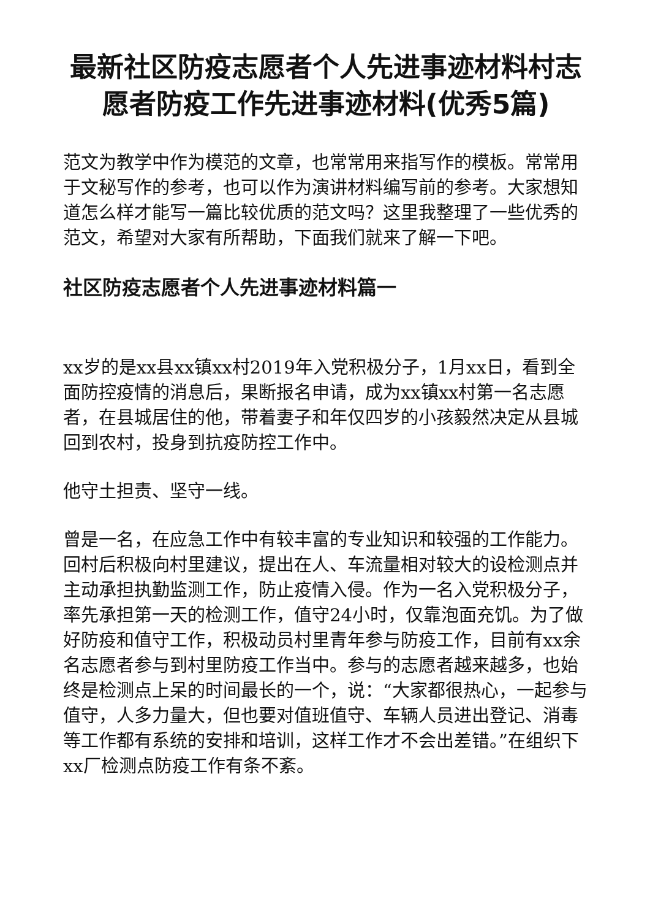最新社区防疫志愿者个人先进事迹材料村志愿者防疫工作先进事迹材料(优秀5篇)
范文为教学中作为模范的文章，也常常用来指写作的模板。常常用于文秘写作的参考，也可以作为演讲材料编写前的参考。大家想知道怎么样才能写一篇比较优质的范文吗？这里我整理了一些优秀的范文，希望对大家有所帮助，下面我们就来了解一下吧。
社区防疫志愿者个人先进事迹材料篇一
xx岁的是xx县xx镇xx村2019年入党积极分子，1月xx日，看到全面防控疫情的消息后，果断报名申请，成为xx镇xx村第一名志愿者，在县城居住的他，带着妻子和年仅四岁的小孩毅然决定从县城回到农村，投身到抗疫防控工作中。
他守土担责、坚守一线。
曾是一名，在应急工作中有较丰富的专业知识和较强的工作能力。回村后积极向村里建议，提出在人、车流量相对较大的设检测点并主动承担执勤监测工作，防止疫情入侵。作为一名入党积极分子，率先承担第一天的检测工作，值守24小时，仅靠泡面充饥。为了做好防疫和值守工作，积极动员村里青年参与防疫工作，目前有xx余名志愿者参与到村里防疫工作当中。参与的志愿者越来越多，也始终是检测点上呆的时间最长的一个，说：“大家都很热心，一起参与值守，人多力量大，但也要对值班值守、车辆人员进出登记、消毒等工作都有系统的安排和培训，这样工作才不会出差错。”在组织下xx厂检测点防疫工作有条不紊。